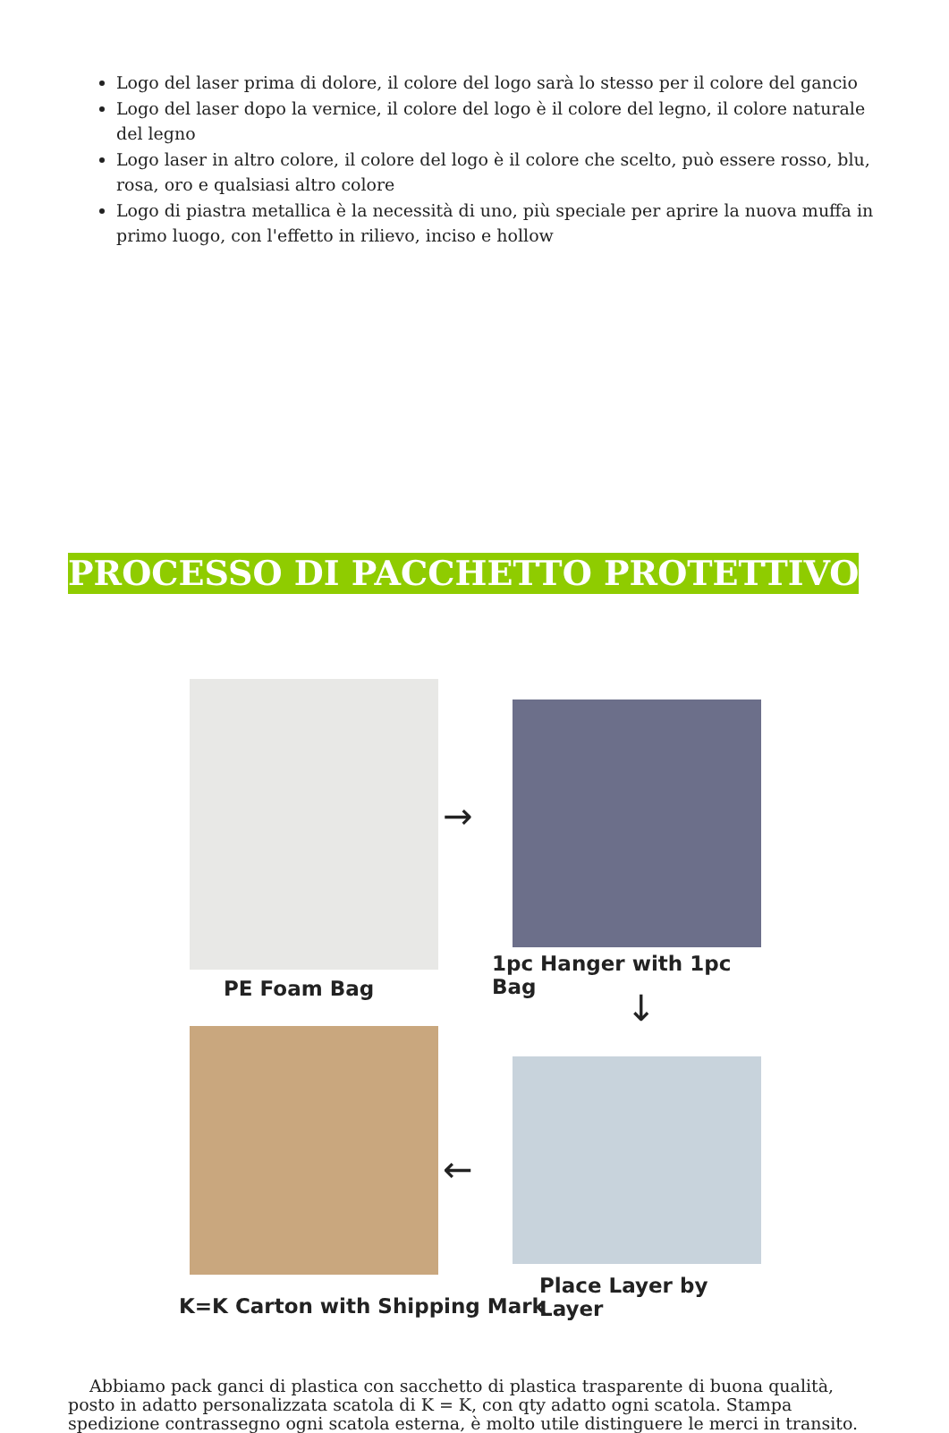Logo del laser prima di dolore, il colore del logo sarà lo stesso per il colore del gancio
Logo del laser dopo la vernice, il colore del logo è il colore del legno, il colore naturale del legno
Logo laser in altro colore, il colore del logo è il colore che scelto, può essere rosso, blu, rosa, oro e qualsiasi altro colore
Logo di piastra metallica è la necessità di uno, più speciale per aprire la nuova muffa in primo luogo, con l'effetto in rilievo, inciso e hollow
PROCESSO DI PACCHETTO PROTETTIVO
→
1pc Hanger with 1pc Bag
PE Foam Bag ↓
←
Place Layer by Layer
K=K Carton with Shipping Mark
Abbiamo pack ganci di plastica con sacchetto di plastica trasparente di buona qualità, posto in adatto personalizzata scatola di K = K, con qty adatto ogni scatola. Stampa spedizione contrassegno ogni scatola esterna, è molto utile distinguere le merci in transito.